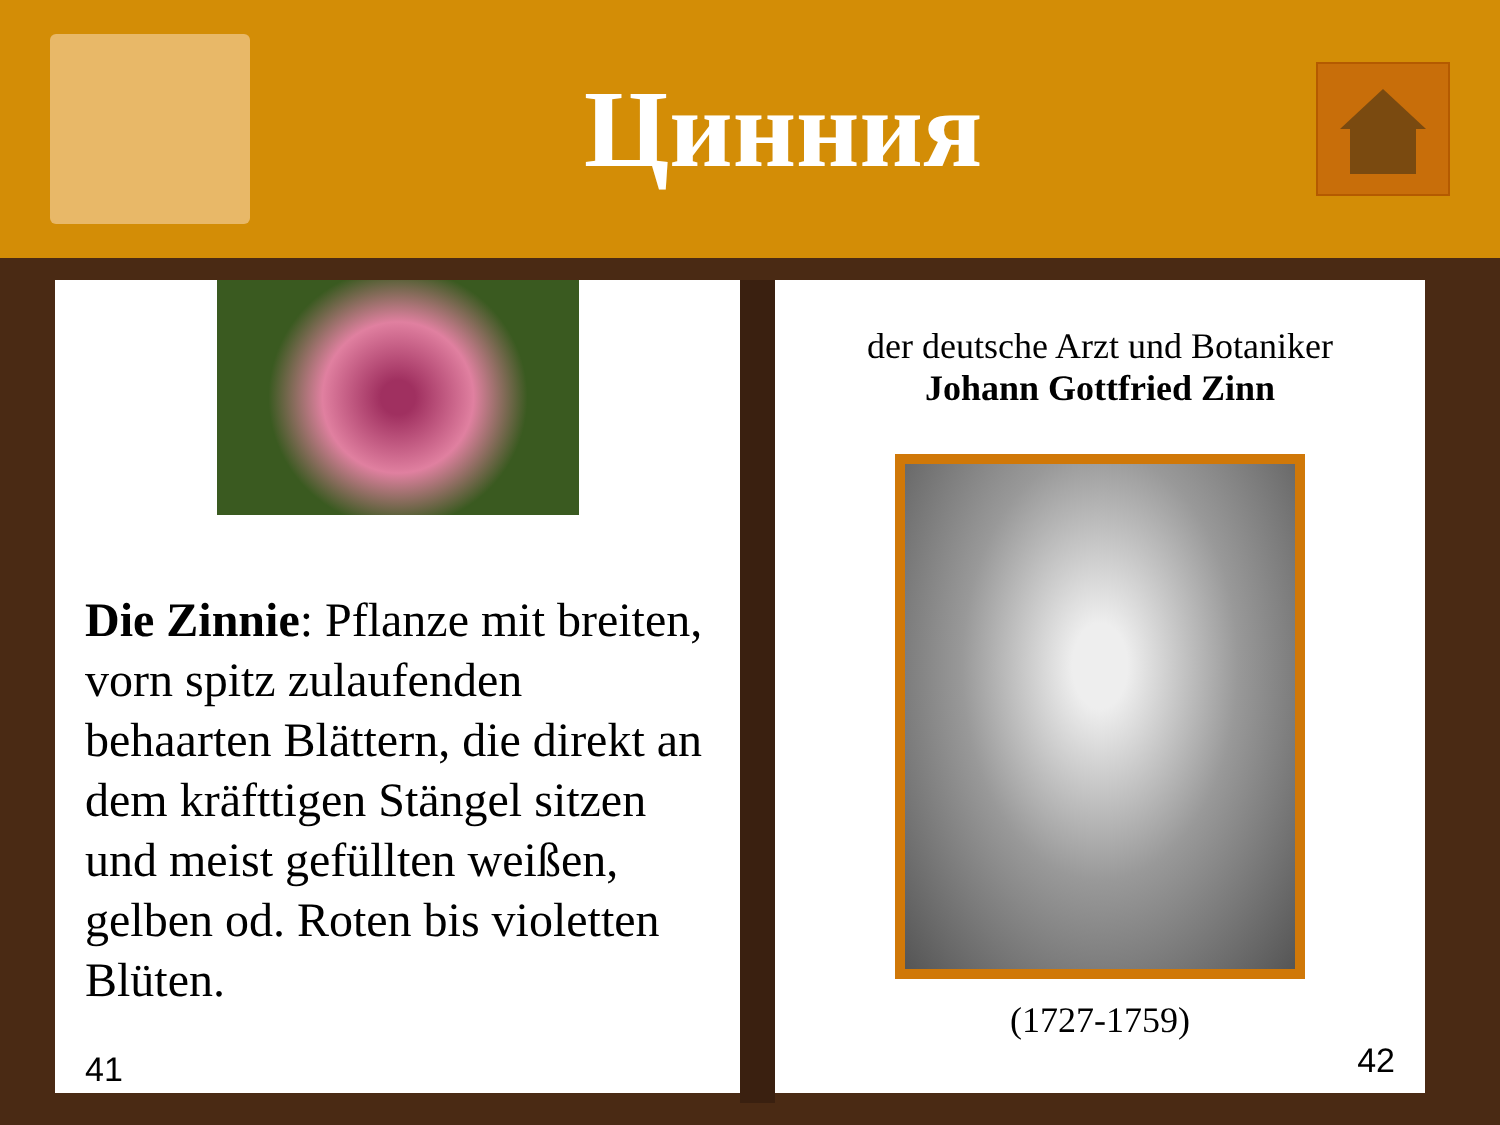Цинния
Die Zinnie: Pflanze mit breiten, vorn spitz zulaufenden behaarten Blättern, die direkt an dem kräfttigen Stängel sitzen und meist gefüllten weißen, gelben od. Roten bis violetten Blüten.
41
der deutsche Arzt und Botaniker
Johann Gottfried Zinn
(1727-1759)
42